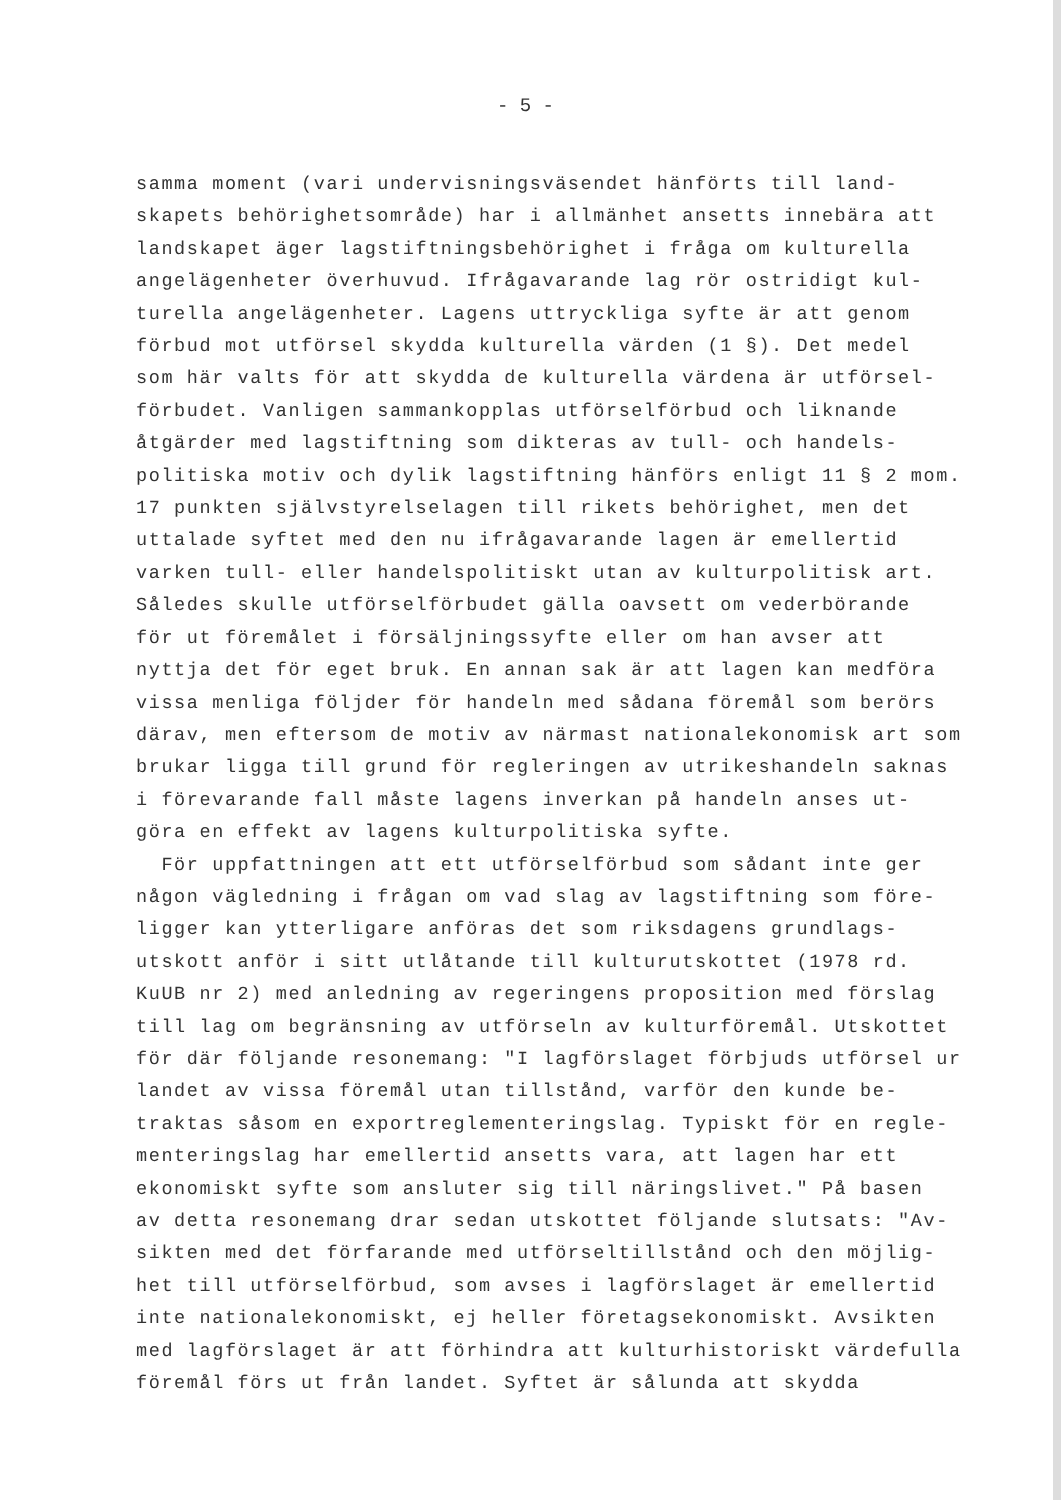- 5 -
samma moment (vari undervisningsväsendet hänförts till land-
skapets behörighetsområde) har i allmänhet ansetts innebära att
landskapet äger lagstiftningsbehörighet i fråga om kulturella
angelägenheter överhuvud. Ifrågavarande lag rör ostridigt kul-
turella angelägenheter. Lagens uttryckliga syfte är att genom
förbud mot utförsel skydda kulturella värden (1 §). Det medel
som här valts för att skydda de kulturella värdena är utförsel-
förbudet. Vanligen sammankopplas utförselförbud och liknande
åtgärder med lagstiftning som dikteras av tull- och handels-
politiska motiv och dylik lagstiftning hänförs enligt 11 § 2 mom.
17 punkten självstyrelselagen till rikets behörighet, men det
uttalade syftet med den nu ifrågavarande lagen är emellertid
varken tull- eller handelspolitiskt utan av kulturpolitisk art.
Således skulle utförselförbudet gälla oavsett om vederbörande
för ut föremålet i försäljningssyfte eller om han avser att
nyttja det för eget bruk. En annan sak är att lagen kan medföra
vissa menliga följder för handeln med sådana föremål som berörs
därav, men eftersom de motiv av närmast nationalekonomisk art som
brukar ligga till grund för regleringen av utrikeshandeln saknas
i förevarande fall måste lagens inverkan på handeln anses ut-
göra en effekt av lagens kulturpolitiska syfte.
För uppfattningen att ett utförselförbud som sådant inte ger
någon vägledning i frågan om vad slag av lagstiftning som före-
ligger kan ytterligare anföras det som riksdagens grundlags-
utskott anför i sitt utlåtande till kulturutskottet (1978 rd.
KuUB nr 2) med anledning av regeringens proposition med förslag
till lag om begränsning av utförseln av kulturföremål. Utskottet
för där följande resonemang: "I lagförslaget förbjuds utförsel ur
landet av vissa föremål utan tillstånd, varför den kunde be-
traktas såsom en exportreglementeringslag. Typiskt för en regle-
menteringslag har emellertid ansetts vara, att lagen har ett
ekonomiskt syfte som ansluter sig till näringslivet." På basen
av detta resonemang drar sedan utskottet följande slutsats: "Av-
sikten med det förfarande med utförseltillstånd och den möjlig-
het till utförselförbud, som avses i lagförslaget är emellertid
inte nationalekonomiskt, ej heller företagsekonomiskt. Avsikten
med lagförslaget är att förhindra att kulturhistoriskt värdefulla
föremål förs ut från landet. Syftet är sålunda att skydda